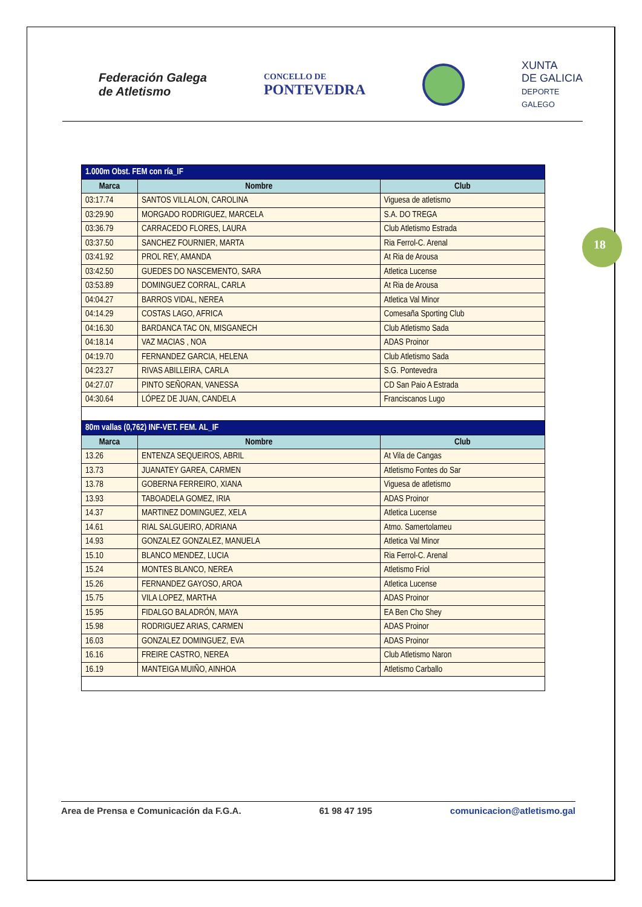Federación Galega
de Atletismo
CONCELLO DE
PONTEVEDRA
XUNTA
DE GALICIA
DEPORTE
GALEGO
18
| 1.000m Obst. FEM con ría_IF | | |
| --- | --- | --- |
| Marca | Nombre | Club |
| 03:17.74 | SANTOS VILLALON, CAROLINA | Viguesa de atletismo |
| 03:29.90 | MORGADO RODRIGUEZ, MARCELA | S.A. DO TREGA |
| 03:36.79 | CARRACEDO FLORES, LAURA | Club Atletismo Estrada |
| 03:37.50 | SANCHEZ FOURNIER, MARTA | Ria Ferrol-C. Arenal |
| 03:41.92 | PROL REY, AMANDA | At Ria de Arousa |
| 03:42.50 | GUEDES DO NASCEMENTO, SARA | Atletica Lucense |
| 03:53.89 | DOMINGUEZ CORRAL, CARLA | At Ria de Arousa |
| 04:04.27 | BARROS VIDAL, NEREA | Atletica Val Minor |
| 04:14.29 | COSTAS LAGO, AFRICA | Comesaña Sporting Club |
| 04:16.30 | BARDANCA TAC ON, MISGANECH | Club Atletismo Sada |
| 04:18.14 | VAZ MACIAS , NOA | ADAS Proinor |
| 04:19.70 | FERNANDEZ GARCIA, HELENA | Club Atletismo Sada |
| 04:23.27 | RIVAS ABILLEIRA, CARLA | S.G. Pontevedra |
| 04:27.07 | PINTO SEÑORAN, VANESSA | CD San Paio A Estrada |
| 04:30.64 | LÓPEZ DE JUAN, CANDELA | Franciscanos Lugo |
| 80m vallas (0,762) INF-VET. FEM. AL_IF | | |
| Marca | Nombre | Club |
| 13.26 | ENTENZA SEQUEIROS, ABRIL | At Vila de Cangas |
| 13.73 | JUANATEY GAREA, CARMEN | Atletismo Fontes do Sar |
| 13.78 | GOBERNA FERREIRO, XIANA | Viguesa de atletismo |
| 13.93 | TABOADELA GOMEZ, IRIA | ADAS Proinor |
| 14.37 | MARTINEZ DOMINGUEZ, XELA | Atletica Lucense |
| 14.61 | RIAL SALGUEIRO, ADRIANA | Atmo. Samertolameu |
| 14.93 | GONZALEZ GONZALEZ, MANUELA | Atletica Val Minor |
| 15.10 | BLANCO MENDEZ, LUCIA | Ria Ferrol-C. Arenal |
| 15.24 | MONTES BLANCO, NEREA | Atletismo Friol |
| 15.26 | FERNANDEZ GAYOSO, AROA | Atletica Lucense |
| 15.75 | VILA LOPEZ, MARTHA | ADAS Proinor |
| 15.95 | FIDALGO BALADRÓN, MAYA | EA Ben Cho Shey |
| 15.98 | RODRIGUEZ ARIAS, CARMEN | ADAS Proinor |
| 16.03 | GONZALEZ DOMINGUEZ, EVA | ADAS Proinor |
| 16.16 | FREIRE CASTRO, NEREA | Club Atletismo Naron |
| 16.19 | MANTEIGA MUIÑO, AINHOA | Atletismo Carballo |
Area de Prensa e Comunicación da F.G.A. 61 98 47 195 comunicacion@atletismo.gal